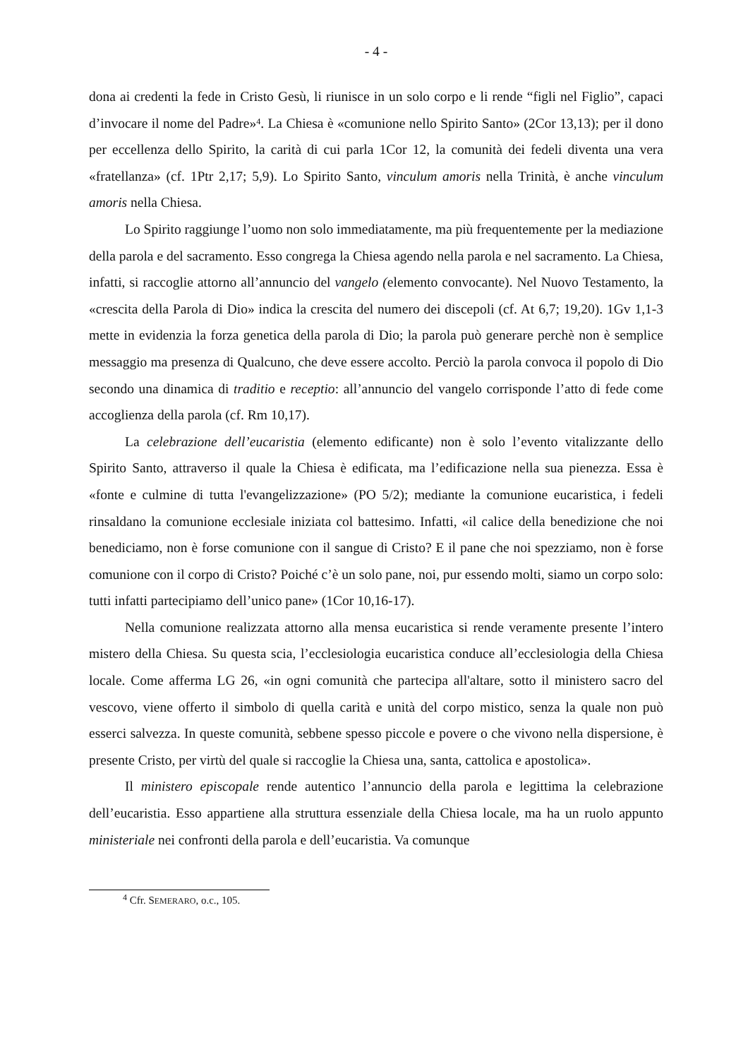- 4 -
dona ai credenti la fede in Cristo Gesù, li riunisce in un solo corpo e li rende “figli nel Figlio”, capaci d’invocare il nome del Padre»<sup>4</sup>. La Chiesa è «comunione nello Spirito Santo» (2Cor 13,13); per il dono per eccellenza dello Spirito, la carità di cui parla 1Cor 12, la comunità dei fedeli diventa una vera «fratellanza» (cf. 1Ptr 2,17; 5,9). Lo Spirito Santo, vinculum amoris nella Trinità, è anche vinculum amoris nella Chiesa.
Lo Spirito raggiunge l’uomo non solo immediatamente, ma più frequentemente per la mediazione della parola e del sacramento. Esso congrega la Chiesa agendo nella parola e nel sacramento. La Chiesa, infatti, si raccoglie attorno all’annuncio del vangelo (elemento convocante). Nel Nuovo Testamento, la «crescita della Parola di Dio» indica la crescita del numero dei discepoli (cf. At 6,7; 19,20). 1Gv 1,1-3 mette in evidenzia la forza genetica della parola di Dio; la parola può generare perchè non è semplice messaggio ma presenza di Qualcuno, che deve essere accolto. Perciò la parola convoca il popolo di Dio secondo una dinamica di traditio e receptio: all’annuncio del vangelo corrisponde l’atto di fede come accoglienza della parola (cf. Rm 10,17).
La celebrazione dell’eucaristia (elemento edificante) non è solo l’evento vitalizzante dello Spirito Santo, attraverso il quale la Chiesa è edificata, ma l’edificazione nella sua pienezza. Essa è «fonte e culmine di tutta l'evangelizzazione» (PO 5/2); mediante la comunione eucaristica, i fedeli rinsaldano la comunione ecclesiale iniziata col battesimo. Infatti, «il calice della benedizione che noi benediciamo, non è forse comunione con il sangue di Cristo? E il pane che noi spezziamo, non è forse comunione con il corpo di Cristo? Poiché c’è un solo pane, noi, pur essendo molti, siamo un corpo solo: tutti infatti partecipiamo dell’unico pane» (1Cor 10,16-17).
Nella comunione realizzata attorno alla mensa eucaristica si rende veramente presente l’intero mistero della Chiesa. Su questa scia, l’ecclesiologia eucaristica conduce all’ecclesiologia della Chiesa locale. Come afferma LG 26, «in ogni comunità che partecipa all'altare, sotto il ministero sacro del vescovo, viene offerto il simbolo di quella carità e unità del corpo mistico, senza la quale non può esserci salvezza. In queste comunità, sebbene spesso piccole e povere o che vivono nella dispersione, è presente Cristo, per virtù del quale si raccoglie la Chiesa una, santa, cattolica e apostolica».
Il ministero episcopale rende autentico l’annuncio della parola e legittima la celebrazione dell’eucaristia. Esso appartiene alla struttura essenziale della Chiesa locale, ma ha un ruolo appunto ministeriale nei confronti della parola e dell’eucaristia. Va comunque
<sup>4</sup> Cfr. SEMERARO, o.c., 105.